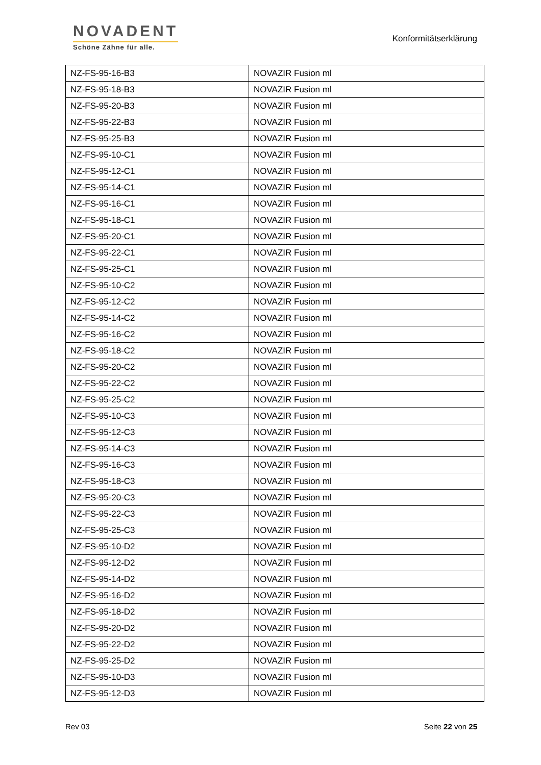NOVADENT
Schöne Zähne für alle.
Konformitätserklärung
| NZ-FS-95-16-B3 | NOVAZIR Fusion ml |
| NZ-FS-95-18-B3 | NOVAZIR Fusion ml |
| NZ-FS-95-20-B3 | NOVAZIR Fusion ml |
| NZ-FS-95-22-B3 | NOVAZIR Fusion ml |
| NZ-FS-95-25-B3 | NOVAZIR Fusion ml |
| NZ-FS-95-10-C1 | NOVAZIR Fusion ml |
| NZ-FS-95-12-C1 | NOVAZIR Fusion ml |
| NZ-FS-95-14-C1 | NOVAZIR Fusion ml |
| NZ-FS-95-16-C1 | NOVAZIR Fusion ml |
| NZ-FS-95-18-C1 | NOVAZIR Fusion ml |
| NZ-FS-95-20-C1 | NOVAZIR Fusion ml |
| NZ-FS-95-22-C1 | NOVAZIR Fusion ml |
| NZ-FS-95-25-C1 | NOVAZIR Fusion ml |
| NZ-FS-95-10-C2 | NOVAZIR Fusion ml |
| NZ-FS-95-12-C2 | NOVAZIR Fusion ml |
| NZ-FS-95-14-C2 | NOVAZIR Fusion ml |
| NZ-FS-95-16-C2 | NOVAZIR Fusion ml |
| NZ-FS-95-18-C2 | NOVAZIR Fusion ml |
| NZ-FS-95-20-C2 | NOVAZIR Fusion ml |
| NZ-FS-95-22-C2 | NOVAZIR Fusion ml |
| NZ-FS-95-25-C2 | NOVAZIR Fusion ml |
| NZ-FS-95-10-C3 | NOVAZIR Fusion ml |
| NZ-FS-95-12-C3 | NOVAZIR Fusion ml |
| NZ-FS-95-14-C3 | NOVAZIR Fusion ml |
| NZ-FS-95-16-C3 | NOVAZIR Fusion ml |
| NZ-FS-95-18-C3 | NOVAZIR Fusion ml |
| NZ-FS-95-20-C3 | NOVAZIR Fusion ml |
| NZ-FS-95-22-C3 | NOVAZIR Fusion ml |
| NZ-FS-95-25-C3 | NOVAZIR Fusion ml |
| NZ-FS-95-10-D2 | NOVAZIR Fusion ml |
| NZ-FS-95-12-D2 | NOVAZIR Fusion ml |
| NZ-FS-95-14-D2 | NOVAZIR Fusion ml |
| NZ-FS-95-16-D2 | NOVAZIR Fusion ml |
| NZ-FS-95-18-D2 | NOVAZIR Fusion ml |
| NZ-FS-95-20-D2 | NOVAZIR Fusion ml |
| NZ-FS-95-22-D2 | NOVAZIR Fusion ml |
| NZ-FS-95-25-D2 | NOVAZIR Fusion ml |
| NZ-FS-95-10-D3 | NOVAZIR Fusion ml |
| NZ-FS-95-12-D3 | NOVAZIR Fusion ml |
Rev 03 Seite 22 von 25